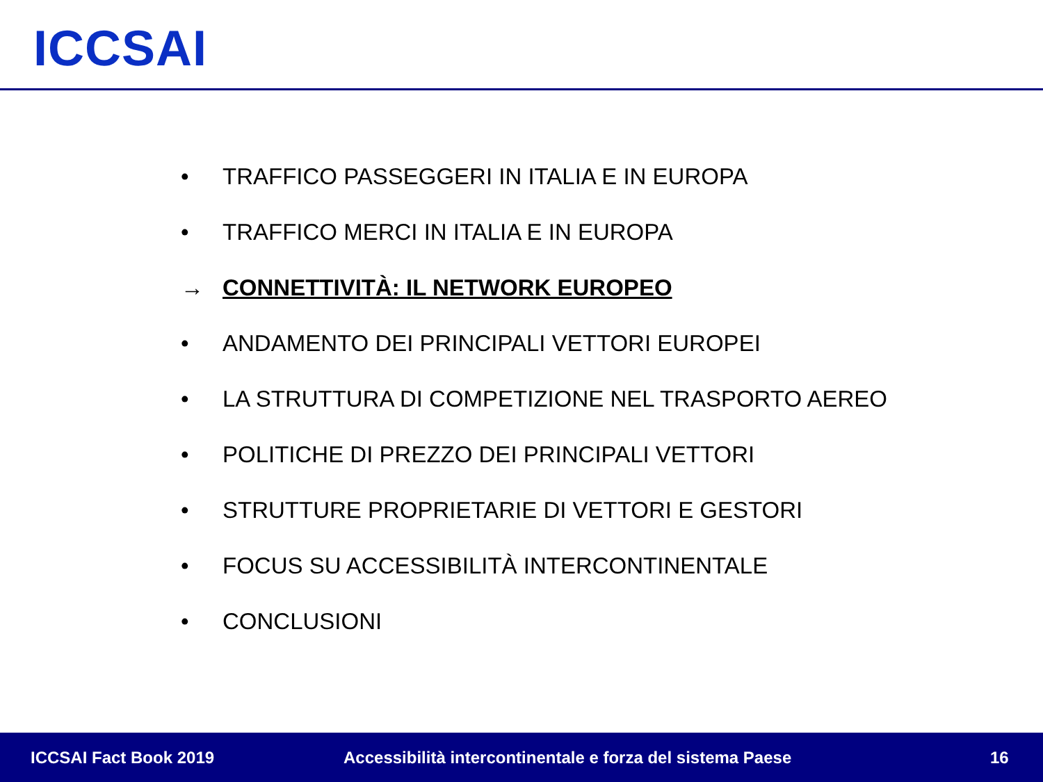ICCSAI
• TRAFFICO PASSEGGERI IN ITALIA E IN EUROPA
• TRAFFICO MERCI IN ITALIA E IN EUROPA
→ CONNETTIVITÀ: IL NETWORK EUROPEO
• ANDAMENTO DEI PRINCIPALI VETTORI EUROPEI
• LA STRUTTURA DI COMPETIZIONE NEL TRASPORTO AEREO
• POLITICHE DI PREZZO DEI PRINCIPALI VETTORI
• STRUTTURE PROPRIETARIE DI VETTORI E GESTORI
• FOCUS SU ACCESSIBILITÀ INTERCONTINENTALE
• CONCLUSIONI
ICCSAI Fact Book 2019 Accessibilità intercontinentale e forza del sistema Paese 16